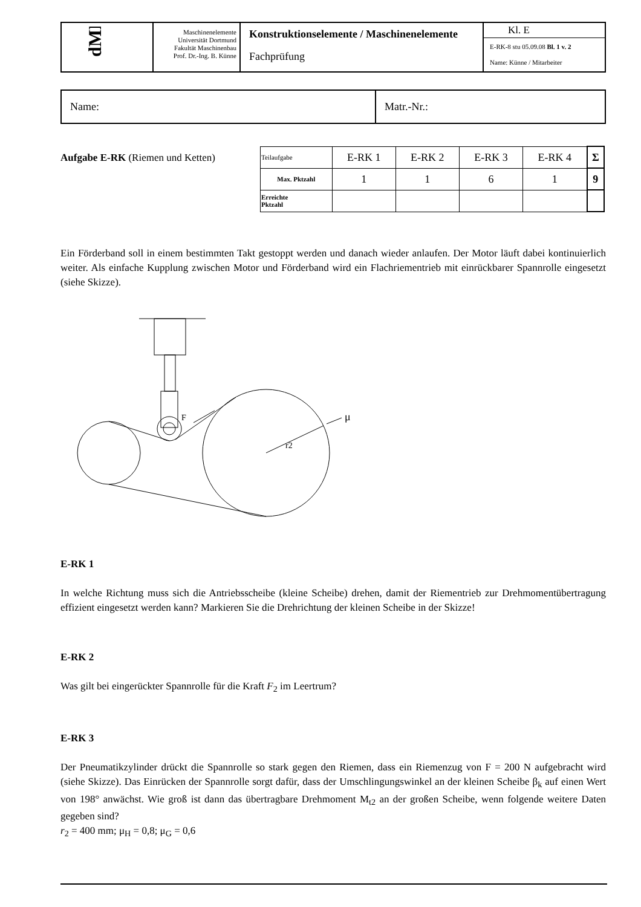| dME | Maschinenelemente Universität Dortmund Fakultät Maschinenbau Prof. Dr.-Ing. B. Künne | Konstruktionselemente / Maschinenelemente Fachprüfung | Kl. E E-RK-8 stu 05.09.08 Bl. 1 v. 2 Name: Künne / Mitarbeiter |
| Name: | Matr.-Nr.: |
Aufgabe E-RK (Riemen und Ketten)
| Teilaufgabe | E-RK 1 | E-RK 2 | E-RK 3 | E-RK 4 | Σ |
| Max. Pktzahl | 1 | 1 | 6 | 1 | 9 |
| Erreichte Pktzahl | | | | | |
Ein Förderband soll in einem bestimmten Takt gestoppt werden und danach wieder anlaufen. Der Motor läuft dabei kontinuierlich weiter. Als einfache Kupplung zwischen Motor und Förderband wird ein Flachriementrieb mit einrückbarer Spannrolle eingesetzt (siehe Skizze).
F
r2
μ
E-RK 1
In welche Richtung muss sich die Antriebsscheibe (kleine Scheibe) drehen, damit der Riementrieb zur Drehmomentübertragung effizient eingesetzt werden kann? Markieren Sie die Drehrichtung der kleinen Scheibe in der Skizze!
E-RK 2
Was gilt bei eingerückter Spannrolle für die Kraft F<sub>2</sub> im Leertrum?
E-RK 3
Der Pneumatikzylinder drückt die Spannrolle so stark gegen den Riemen, dass ein Riemenzug von F = 200 N aufgebracht wird (siehe Skizze). Das Einrücken der Spannrolle sorgt dafür, dass der Umschlingungswinkel an der kleinen Scheibe β<sub>k</sub> auf einen Wert von 198° anwächst. Wie groß ist dann das übertragbare Drehmoment M<sub>t2</sub> an der großen Scheibe, wenn folgende weitere Daten gegeben sind?
r<sub>2</sub> = 400 mm; μ<sub>H</sub> = 0,8; μ<sub>G</sub> = 0,6